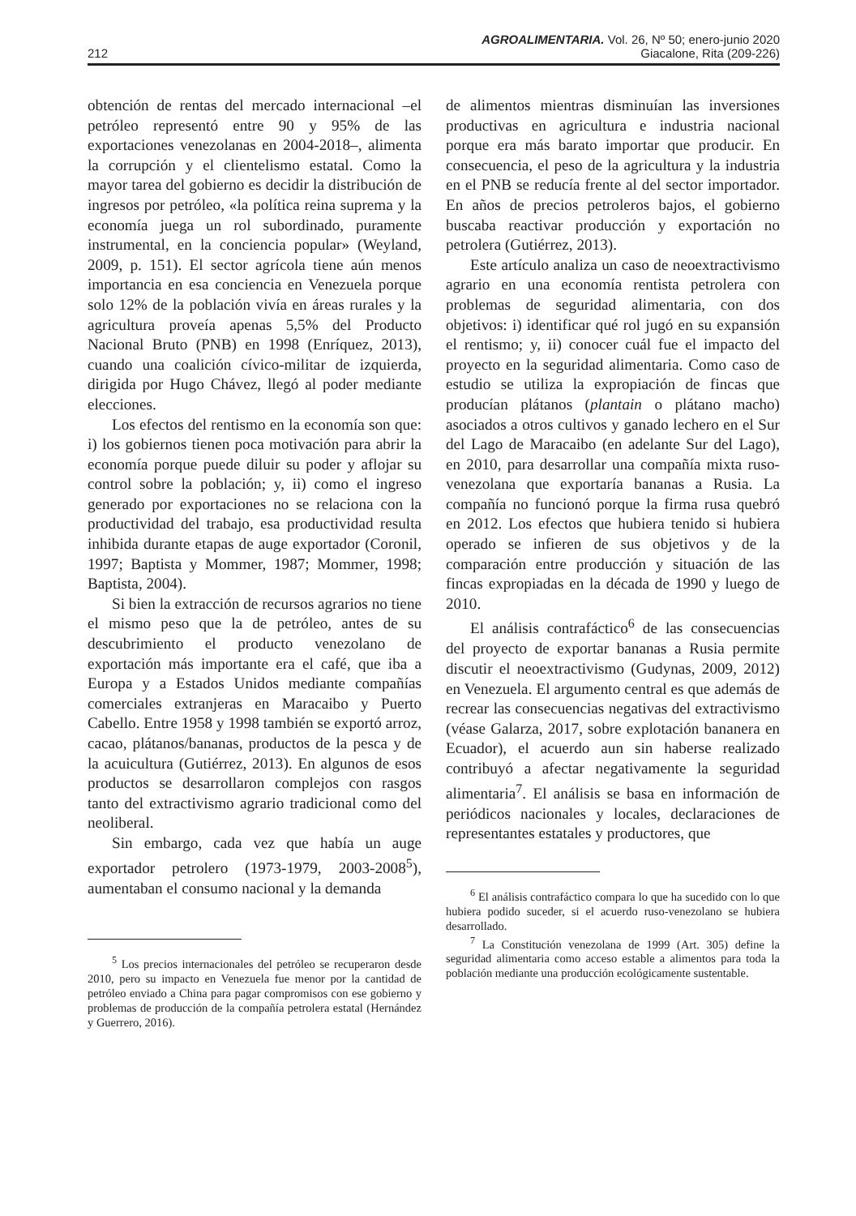AGROALIMENTARIA. Vol. 26, Nº 50; enero-junio 2020
212 Giacalone, Rita (209-226)
obtención de rentas del mercado internacional –el petróleo representó entre 90 y 95% de las exportaciones venezolanas en 2004-2018–, alimenta la corrupción y el clientelismo estatal. Como la mayor tarea del gobierno es decidir la distribución de ingresos por petróleo, «la política reina suprema y la economía juega un rol subordinado, puramente instrumental, en la conciencia popular» (Weyland, 2009, p. 151). El sector agrícola tiene aún menos importancia en esa conciencia en Venezuela porque solo 12% de la población vivía en áreas rurales y la agricultura proveía apenas 5,5% del Producto Nacional Bruto (PNB) en 1998 (Enríquez, 2013), cuando una coalición cívico-militar de izquierda, dirigida por Hugo Chávez, llegó al poder mediante elecciones.
Los efectos del rentismo en la economía son que: i) los gobiernos tienen poca motivación para abrir la economía porque puede diluir su poder y aflojar su control sobre la población; y, ii) como el ingreso generado por exportaciones no se relaciona con la productividad del trabajo, esa productividad resulta inhibida durante etapas de auge exportador (Coronil, 1997; Baptista y Mommer, 1987; Mommer, 1998; Baptista, 2004).
Si bien la extracción de recursos agrarios no tiene el mismo peso que la de petróleo, antes de su descubrimiento el producto venezolano de exportación más importante era el café, que iba a Europa y a Estados Unidos mediante compañías comerciales extranjeras en Maracaibo y Puerto Cabello. Entre 1958 y 1998 también se exportó arroz, cacao, plátanos/bananas, productos de la pesca y de la acuicultura (Gutiérrez, 2013). En algunos de esos productos se desarrollaron complejos con rasgos tanto del extractivismo agrario tradicional como del neoliberal.
Sin embargo, cada vez que había un auge exportador petrolero (1973-1979, 2003-2008<sup>5</sup>), aumentaban el consumo nacional y la demanda
<sup>5</sup> Los precios internacionales del petróleo se recuperaron desde 2010, pero su impacto en Venezuela fue menor por la cantidad de petróleo enviado a China para pagar compromisos con ese gobierno y problemas de producción de la compañía petrolera estatal (Hernández y Guerrero, 2016).
de alimentos mientras disminuían las inversiones productivas en agricultura e industria nacional porque era más barato importar que producir. En consecuencia, el peso de la agricultura y la industria en el PNB se reducía frente al del sector importador. En años de precios petroleros bajos, el gobierno buscaba reactivar producción y exportación no petrolera (Gutiérrez, 2013).
Este artículo analiza un caso de neoextractivismo agrario en una economía rentista petrolera con problemas de seguridad alimentaria, con dos objetivos: i) identificar qué rol jugó en su expansión el rentismo; y, ii) conocer cuál fue el impacto del proyecto en la seguridad alimentaria. Como caso de estudio se utiliza la expropiación de fincas que producían plátanos (plantain o plátano macho) asociados a otros cultivos y ganado lechero en el Sur del Lago de Maracaibo (en adelante Sur del Lago), en 2010, para desarrollar una compañía mixta ruso-venezolana que exportaría bananas a Rusia. La compañía no funcionó porque la firma rusa quebró en 2012. Los efectos que hubiera tenido si hubiera operado se infieren de sus objetivos y de la comparación entre producción y situación de las fincas expropiadas en la década de 1990 y luego de 2010.
El análisis contrafáctico<sup>6</sup> de las consecuencias del proyecto de exportar bananas a Rusia permite discutir el neoextractivismo (Gudynas, 2009, 2012) en Venezuela. El argumento central es que además de recrear las consecuencias negativas del extractivismo (véase Galarza, 2017, sobre explotación bananera en Ecuador), el acuerdo aun sin haberse realizado contribuyó a afectar negativamente la seguridad alimentaria<sup>7</sup>. El análisis se basa en información de periódicos nacionales y locales, declaraciones de representantes estatales y productores, que
<sup>6</sup> El análisis contrafáctico compara lo que ha sucedido con lo que hubiera podido suceder, si el acuerdo ruso-venezolano se hubiera desarrollado.
<sup>7</sup> La Constitución venezolana de 1999 (Art. 305) define la seguridad alimentaria como acceso estable a alimentos para toda la población mediante una producción ecológicamente sustentable.